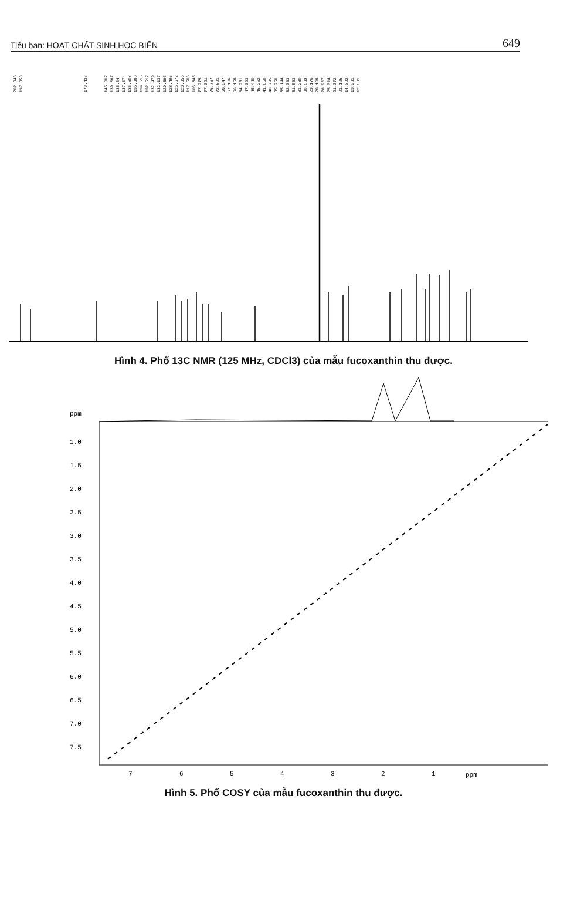Tiểu ban: HOẠT CHẤT SINH HỌC BIỂN 649
202.346 197.853 170.433 145.007 139.067 135.044 137.074 136.608 135.388 134.515 132.517 132.479 132.137 129.395 128.496 125.672 123.356 117.506 103.345 77.275 77.021 76.767 72.621 68.047 67.106 66.158 64.251 47.093 45.440 45.262 41.650 40.795 35.750 35.144 32.063 31.563 31.230 30.889 29.176 28.108 26.907 25.014 21.372 21.125 14.092 13.981 12.881
Hình 4. Phổ 13C NMR (125 MHz, CDCl3) của mẫu fucoxanthin thu được.
ppm
1.0
1.5
2.0
2.5
3.0
3.5
4.0
4.5
5.0
5.5
6.0
6.5
7.0
7.5
7
6
5
4
3
2
1
ppm
Hình 5. Phổ COSY của mẫu fucoxanthin thu được.